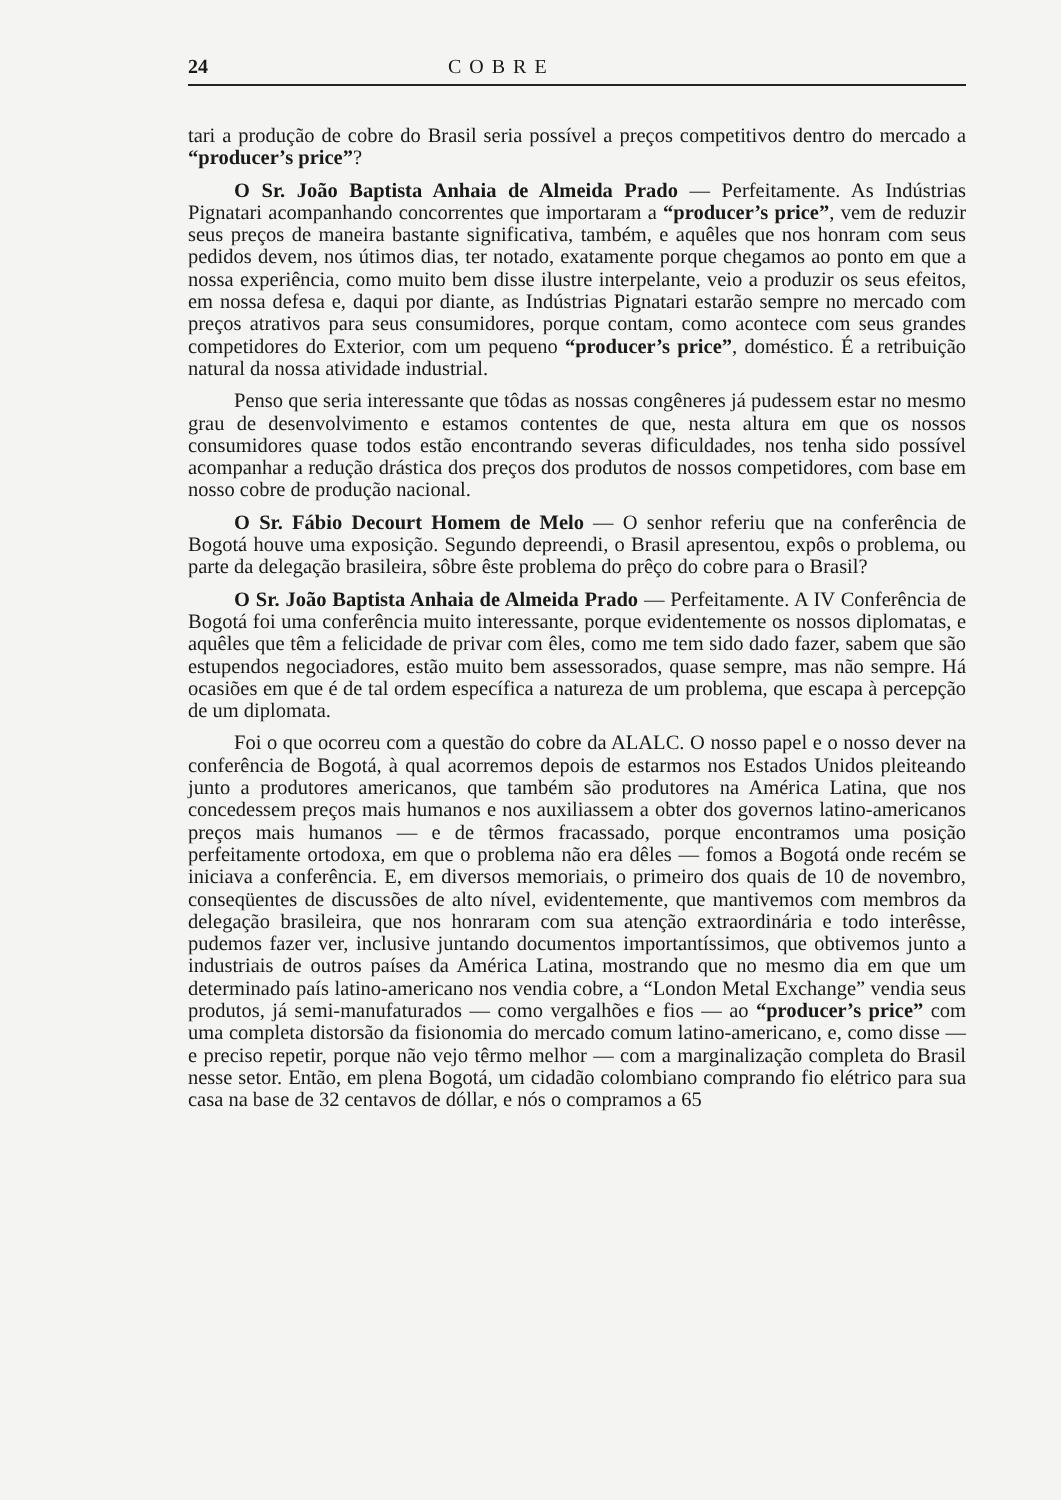24 COBRE
tari a produção de cobre do Brasil seria possível a preços competitivos dentro do mercado a “producer’s price”?
O Sr. João Baptista Anhaia de Almeida Prado — Perfeitamente. As Indústrias Pignatari acompanhando concorrentes que importaram a “producer’s price”, vem de reduzir seus preços de maneira bastante significativa, também, e aquêles que nos honram com seus pedidos devem, nos útimos dias, ter notado, exatamente porque chegamos ao ponto em que a nossa experiência, como muito bem disse ilustre interpelante, veio a produzir os seus efeitos, em nossa defesa e, daqui por diante, as Indústrias Pignatari estarão sempre no mercado com preços atrativos para seus consumidores, porque contam, como acontece com seus grandes competidores do Exterior, com um pequeno “producer’s price”, doméstico. É a retribuição natural da nossa atividade industrial.
Penso que seria interessante que tôdas as nossas congêneres já pudessem estar no mesmo grau de desenvolvimento e estamos contentes de que, nesta altura em que os nossos consumidores quase todos estão encontrando severas dificuldades, nos tenha sido possível acompanhar a redução drástica dos preços dos produtos de nossos competidores, com base em nosso cobre de produção nacional.
O Sr. Fábio Decourt Homem de Melo — O senhor referiu que na conferência de Bogotá houve uma exposição. Segundo depreendi, o Brasil apresentou, expôs o problema, ou parte da delegação brasileira, sôbre êste problema do prêço do cobre para o Brasil?
O Sr. João Baptista Anhaia de Almeida Prado — Perfeitamente. A IV Conferência de Bogotá foi uma conferência muito interessante, porque evidentemente os nossos diplomatas, e aquêles que têm a felicidade de privar com êles, como me tem sido dado fazer, sabem que são estupendos negociadores, estão muito bem assessorados, quase sempre, mas não sempre. Há ocasiões em que é de tal ordem específica a natureza de um problema, que escapa à percepção de um diplomata.
Foi o que ocorreu com a questão do cobre da ALALC. O nosso papel e o nosso dever na conferência de Bogotá, à qual acorremos depois de estarmos nos Estados Unidos pleiteando junto a produtores americanos, que também são produtores na América Latina, que nos concedessem preços mais humanos e nos auxiliassem a obter dos governos latino-americanos preços mais humanos — e de têrmos fracassado, porque encontramos uma posição perfeitamente ortodoxa, em que o problema não era dêles — fomos a Bogotá onde recém se iniciava a conferência. E, em diversos memoriais, o primeiro dos quais de 10 de novembro, conseqüentes de discussões de alto nível, evidentemente, que mantivemos com membros da delegação brasileira, que nos honraram com sua atenção extraordinária e todo interêsse, pudemos fazer ver, inclusive juntando documentos importantíssimos, que obtivemos junto a industriais de outros países da América Latina, mostrando que no mesmo dia em que um determinado país latino-americano nos vendia cobre, a “London Metal Exchange” vendia seus produtos, já semi-manufaturados — como vergalhões e fios — ao “producer’s price” com uma completa distorsão da fisionomia do mercado comum latino-americano, e, como disse — e preciso repetir, porque não vejo têrmo melhor — com a marginalização completa do Brasil nesse setor. Então, em plena Bogotá, um cidadão colombiano comprando fio elétrico para sua casa na base de 32 centavos de dóllar, e nós o compramos a 65